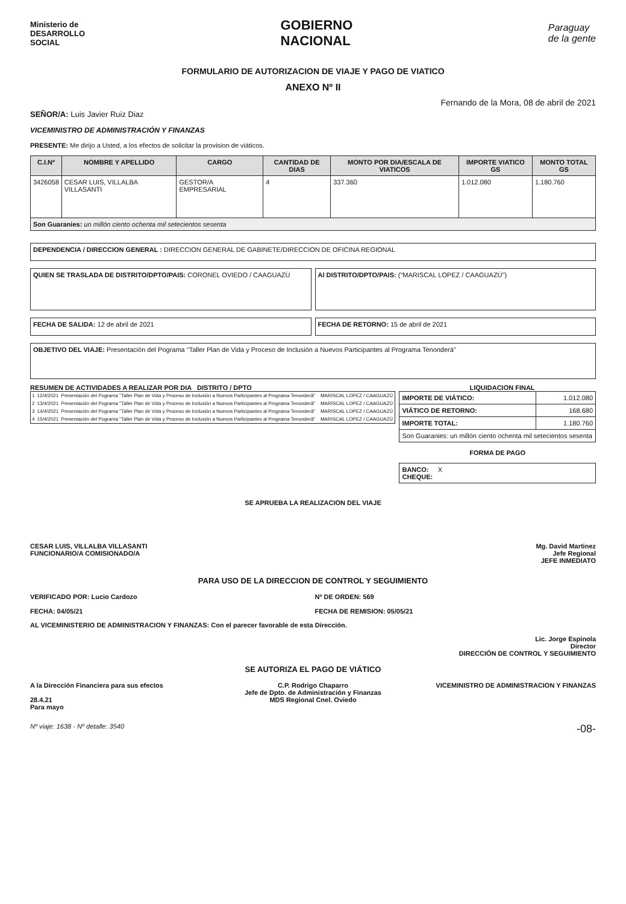Ministerio de
DESARROLLO
SOCIAL
GOBIERNO
NACIONAL
Paraguay
de la gente
FORMULARIO DE AUTORIZACION DE VIAJE Y PAGO DE VIATICO
ANEXO Nº II
Fernando de la Mora, 08 de abril de 2021
SEÑOR/A: Luis Javier Ruiz Diaz
VICEMINISTRO DE ADMINISTRACIÓN Y FINANZAS
PRESENTE: Me dirijo a Usted, a los efectos de solicitar la provision de viáticos.
| C.I.Nº | NOMBRE Y APELLIDO | CARGO | CANTIDAD DE DIAS | MONTO POR DIA/ESCALA DE VIATICOS | IMPORTE VIATICO GS | MONTO TOTAL GS |
| --- | --- | --- | --- | --- | --- | --- |
| 3426058 | CESAR LUIS, VILLALBA VILLASANTI | GESTOR/A EMPRESARIAL | 4 | 337.360 | 1.012.080 | 1.180.760 |
| Son Guaranies: un millón ciento ochenta mil setecientos sesenta | | | | | | |
DEPENDENCIA / DIRECCION GENERAL : DIRECCION GENERAL DE GABINETE/DIRECCION DE OFICINA REGIONAL
QUIEN SE TRASLADA DE DISTRITO/DPTO/PAIS: CORONEL OVIEDO / CAAGUAZÚ
Al DISTRITO/DPTO/PAIS: ("MARISCAL LOPEZ / CAAGUAZÚ")
FECHA DE SALIDA: 12 de abril de 2021
FECHA DE RETORNO: 15 de abril de 2021
OBJETIVO DEL VIAJE: Presentación del Pograma "Taller Plan de Vida y Proceso de Inclusión a Nuevos Participantes al Programa Tenonderá"
RESUMEN DE ACTIVIDADES A REALIZAR POR DIA DISTRITO / DPTO
LIQUIDACION FINAL
| 1 | 12/4/2021 | Presentación del Pograma "Taller Plan de Vida y Proceso de Inclusión a Nuevos Participantes al Programa Tenonderã" | MARISCAL LOPEZ / CAAGUAZÚ |
| 2 | 13/4/2021 | Presentación del Pograma "Taller Plan de Vida y Proceso de Inclusión a Nuevos Participantes al Programa Tenonderã" | MARISCAL LOPEZ / CAAGUAZÚ |
| 3 | 14/4/2021 | Presentación del Pograma "Taller Plan de Vida y Proceso de Inclusión a Nuevos Participantes al Programa Tenonderã" | MARISCAL LOPEZ / CAAGUAZÚ |
| 4 | 15/4/2021 | Presentación del Pograma "Taller Plan de Vida y Proceso de Inclusión a Nuevos Participantes al Programa Tenonderã" | MARISCAL LOPEZ / CAAGUAZÚ |
| IMPORTE DE VIÁTICO: | 1.012.080 |
| VIÁTICO DE RETORNO: | 168.680 |
| IMPORTE TOTAL: | 1.180.760 |
| Son Guaranies: un millón ciento ochenta mil setecientos sesenta | |
FORMA DE PAGO
BANCO: X
CHEQUE:
SE APRUEBA LA REALIZACION DEL VIAJE
CESAR LUIS, VILLALBA VILLASANTI
FUNCIONARIO/A COMISIONADO/A
Mg. David Martinez
Jefe Regional
JEFE INMEDIATO
PARA USO DE LA DIRECCION DE CONTROL Y SEGUIMIENTO
VERIFICADO POR: Lucio Cardozo
FECHA: 04/05/21
Nº DE ORDEN: 569
FECHA DE REMISION: 05/05/21
AL VICEMINISTERIO DE ADMINISTRACION Y FINANZAS: Con el parecer favorable de esta Dirección.
Lic. Jorge Espinola
Director
DIRECCIÓN DE CONTROL Y SEGUIMIENTO
SE AUTORIZA EL PAGO DE VIÁTICO
A la Dirección Financiera para sus efectos
28.4.21
Para mayo
C.P. Rodrigo Chaparro
Jefe de Dpto. de Administración y Finanzas
MDS Regional Cnel. Oviedo
VICEMINISTRO DE ADMINISTRACION Y FINANZAS
Nº viaje: 1638 - Nº detalle: 3540
-08-